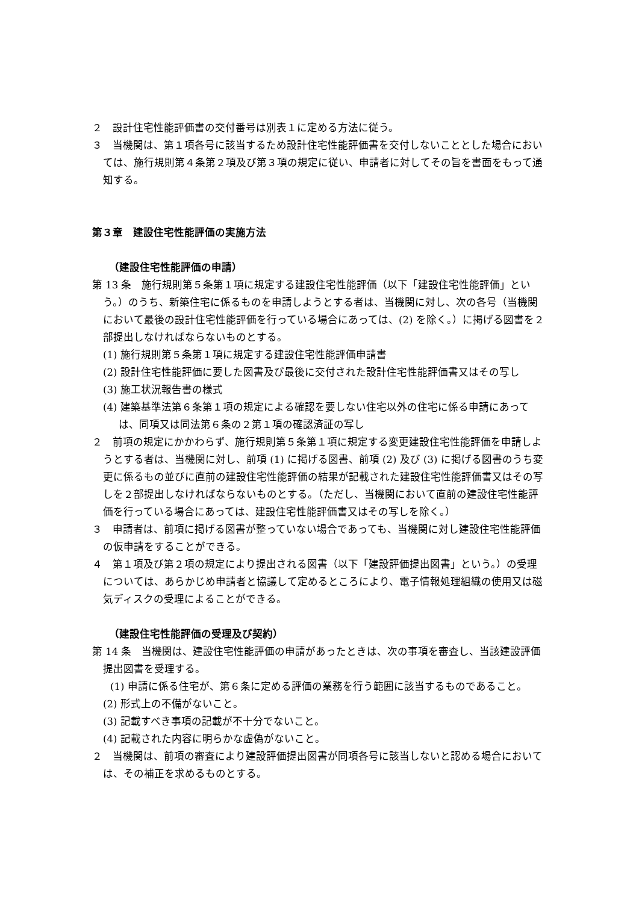２　設計住宅性能評価書の交付番号は別表１に定める方法に従う。
３　当機関は、第１項各号に該当するため設計住宅性能評価書を交付しないこととした場合においては、施行規則第４条第２項及び第３項の規定に従い、申請者に対してその旨を書面をもって通知する。
第３章　建設住宅性能評価の実施方法
（建設住宅性能評価の申請）
第 13 条　施行規則第５条第１項に規定する建設住宅性能評価（以下「建設住宅性能評価」という。）のうち、新築住宅に係るものを申請しようとする者は、当機関に対し、次の各号（当機関において最後の設計住宅性能評価を行っている場合にあっては、(2) を除く。）に掲げる図書を２部提出しなければならないものとする。
(1) 施行規則第５条第１項に規定する建設住宅性能評価申請書
(2) 設計住宅性能評価に要した図書及び最後に交付された設計住宅性能評価書又はその写し
(3) 施工状況報告書の様式
(4) 建築基準法第６条第１項の規定による確認を要しない住宅以外の住宅に係る申請にあっては、同項又は同法第６条の２第１項の確認済証の写し
２　前項の規定にかかわらず、施行規則第５条第１項に規定する変更建設住宅性能評価を申請しようとする者は、当機関に対し、前項 (1) に掲げる図書、前項 (2) 及び (3) に掲げる図書のうち変更に係るもの並びに直前の建設住宅性能評価の結果が記載された建設住宅性能評価書又はその写しを２部提出しなければならないものとする。（ただし、当機関において直前の建設住宅性能評価を行っている場合にあっては、建設住宅性能評価書又はその写しを除く。）
３　申請者は、前項に掲げる図書が整っていない場合であっても、当機関に対し建設住宅性能評価の仮申請をすることができる。
４　第１項及び第２項の規定により提出される図書（以下「建設評価提出図書」という。）の受理については、あらかじめ申請者と協議して定めるところにより、電子情報処理組織の使用又は磁気ディスクの受理によることができる。
（建設住宅性能評価の受理及び契約）
第 14 条　当機関は、建設住宅性能評価の申請があったときは、次の事項を審査し、当該建設評価提出図書を受理する。
(1) 申請に係る住宅が、第６条に定める評価の業務を行う範囲に該当するものであること。
(2) 形式上の不備がないこと。
(3) 記載すべき事項の記載が不十分でないこと。
(4) 記載された内容に明らかな虚偽がないこと。
２　当機関は、前項の審査により建設評価提出図書が同項各号に該当しないと認める場合においては、その補正を求めるものとする。